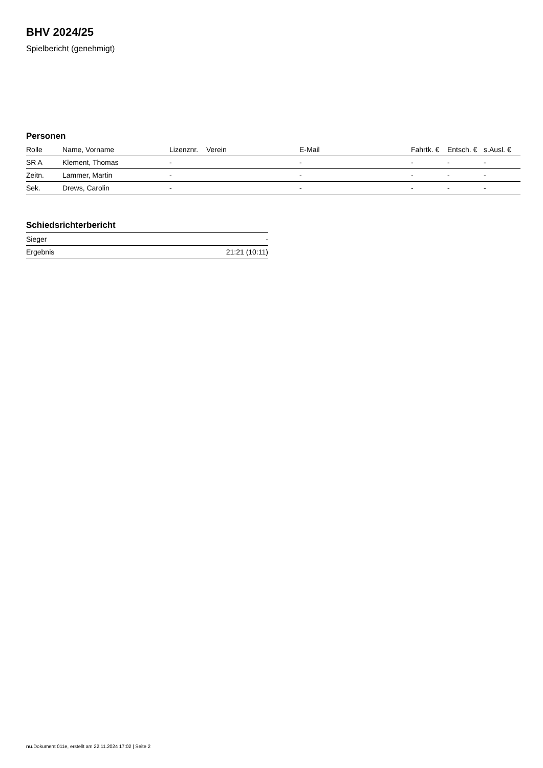BHV 2024/25
Spielbericht (genehmigt)
Personen
| Rolle | Name, Vorname | Lizenznr. | Verein | E-Mail | Fahrtk. € | Entsch. € | s.Ausl. € |
| --- | --- | --- | --- | --- | --- | --- | --- |
| SR A | Klement, Thomas | - | | - | - | - | - |
| Zeitn. | Lammer, Martin | - | | - | - | - | - |
| Sek. | Drews, Carolin | - | | - | - | - | - |
Schiedsrichterbericht
| Sieger | - |
| Ergebnis | 21:21 (10:11) |
nu.Dokument 011e, erstellt am 22.11.2024 17:02 | Seite 2